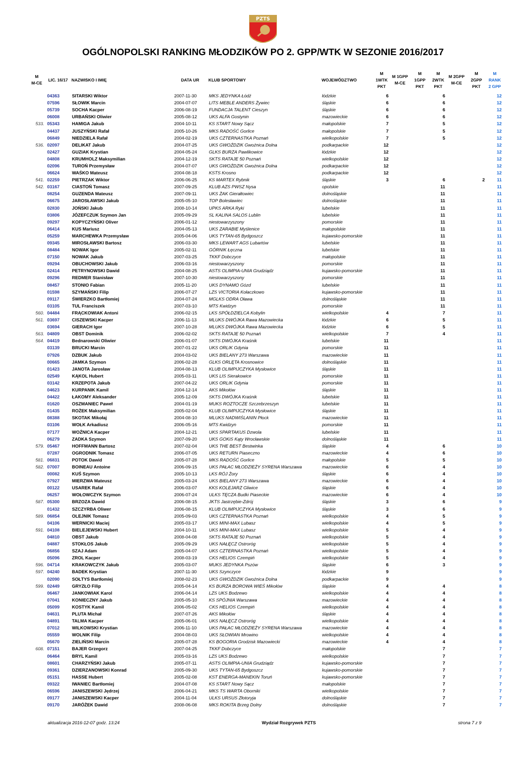PZTS
OGÓLNOPOLSKI RANKING MŁODZIKÓW PO 2. GPP/WTK W SEZONIE 2016/2017
| M M-CE | LIC. 16/17 | NAZWISKO I IMIĘ | DATA UR | KLUB SPORTOWY | WOJEWÓDZTWO | M 1WTK PKT | M 1GPP M-CE | M 1GPP PKT | M 2WTK PKT | M 2GPP M-CE | M 2GPP PKT | M RANK 2 GPP |
| --- | --- | --- | --- | --- | --- | --- | --- | --- | --- | --- | --- | --- |
| | 04363 | SITARSKI Wiktor | 2007-11-30 | MKS JEDYNKA Łódź | łódzkie | 6 | | | 6 | | | 12 |
| | 07596 | SŁOWIK Marcin | 2004-07-07 | LITS MEBLE ANDERS Żywiec | śląskie | 6 | | | 6 | | | 12 |
| | 05739 | SOCHA Kacper | 2006-08-19 | FUNDACJA TALENT Cieszyn | śląskie | 6 | | | 6 | | | 12 |
| | 06008 | URBAŃSKI Oliwier | 2005-08-12 | UKS ALFA Gostynin | mazowieckie | 6 | | | 6 | | | 12 |
| 533. | 05343 | HAMIGA Jakub | 2004-10-11 | KS START Nowy Sącz | małopolskie | 7 | | | 5 | | | 12 |
| | 04437 | JUSZYŃSKI Rafał | 2005-10-26 | MKS RADOŚĆ Gorlice | małopolskie | 7 | | | 5 | | | 12 |
| | 06849 | NIEDZIELA Rafał | 2004-02-19 | UKS CZTERNASTKA Poznań | wielkopolskie | 7 | | | 5 | | | 12 |
| 536. | 02097 | DELIKAT Jakub | 2004-07-25 | UKS GWOŹDZIK Gwoźnica Dolna | podkarpackie | 12 | | | | | | 12 |
| | 02427 | GUZIAK Krystian | 2004-05-24 | GLKS BURZA Pawlikowice | łódzkie | 12 | | | | | | 12 |
| | 04808 | KRUMHOLZ Maksymilian | 2004-12-19 | SKTS RATAJE 50 Poznań | wielkopolskie | 12 | | | | | | 12 |
| | 02096 | TUROŃ Przemysław | 2004-07-07 | UKS GWOŹDZIK Gwoźnica Dolna | podkarpackie | 12 | | | | | | 12 |
| | 06624 | WAŚKO Mateusz | 2004-08-18 | KSTS Krosno | podkarpackie | 12 | | | | | | 12 |
| 541. | 02259 | PIETRZAK Wiktor | 2006-06-25 | KS MARTEX Rybnik | śląskie | 3 | | | 6 | | 2 | 11 |
| 542. | 03167 | CIASTOŃ Tomasz | 2007-09-25 | KLUB AZS PWSZ Nysa | opolskie | | | | 11 | | | 11 |
| | 08254 | GUZENDA Mateusz | 2007-09-11 | UKS ŻAK Gierałtowiec | dolnośląskie | | | | 11 | | | 11 |
| | 06675 | JAROSŁAWSKI Jakub | 2005-05-10 | TOP Bolesławiec | dolnośląskie | | | | 11 | | | 11 |
| | 02830 | JOŃSKI Jakub | 2008-10-14 | UPKS ARKA Ryki | lubelskie | | | | 11 | | | 11 |
| | 03806 | JÓZEFCZUK Szymon Jan | 2005-09-29 | SL KALINA SALOS Lublin | lubelskie | | | | 11 | | | 11 |
| | 09297 | KOPYCZYŃSKI Oliver | 2006-01-12 | niestowarzyszony | pomorskie | | | | 11 | | | 11 |
| | 06414 | KUS Mariusz | 2004-05-13 | UKS ZARABIE Myślenice | małopolskie | | | | 11 | | | 11 |
| | 05259 | MARCHEWKA Przemysław | 2005-04-06 | UKS TYTAN-65 Bydgoszcz | kujawsko-pomorskie | | | | 11 | | | 11 |
| | 09345 | MIROSŁAWSKI Bartosz | 2006-03-30 | MKS LEWART AGS Lubartów | lubelskie | | | | 11 | | | 11 |
| | 08484 | NOWAK Igor | 2005-02-11 | GÓRNIK Łęczna | lubelskie | | | | 11 | | | 11 |
| | 07150 | NOWAK Jakub | 2007-03-25 | TKKF Dobczyce | małopolskie | | | | 11 | | | 11 |
| | 09294 | OBUCHOWSKI Jakub | 2006-03-16 | niestowarzyszony | pomorskie | | | | 11 | | | 11 |
| | 02414 | PETRYNOWSKI Dawid | 2004-08-25 | ASTS OLIMPIA-UNIA Grudziądz | kujawsko-pomorskie | | | | 11 | | | 11 |
| | 09296 | REDMER Stanisław | 2007-10-30 | niestowarzyszony | pomorskie | | | | 11 | | | 11 |
| | 08457 | STONIO Fabian | 2005-11-20 | UKS DYNAMO Gózd | lubelskie | | | | 11 | | | 11 |
| | 01598 | SZYMAŃSKI Filip | 2006-07-27 | LZS VICTORIA Kołaczkowo | kujawsko-pomorskie | | | | 11 | | | 11 |
| | 09117 | ŚWIERZKO Bartłomiej | 2004-07-24 | MGLKS ODRA Oława | dolnośląskie | | | | 11 | | | 11 |
| | 03105 | TUL Franciszek | 2007-03-10 | MTS Kwidzyn | pomorskie | | | | 11 | | | 11 |
| 560. | 04484 | FRĄCKOWIAK Antoni | 2006-02-15 | LKS SPÓŁDZIELCA Kobylin | wielkopolskie | 4 | | | 7 | | | 11 |
| 561. | 03697 | CISZEWSKI Kacper | 2006-11-13 | MLUKS DWÓJKA Rawa Mazowiecka | łódzkie | 6 | | | 5 | | | 11 |
| | 03694 | GIERACH Igor | 2007-10-28 | MLUKS DWÓJKA Rawa Mazowiecka | łódzkie | 6 | | | 5 | | | 11 |
| 563. | 04809 | OBST Dominik | 2006-02-02 | SKTS RATAJE 50 Poznań | wielkopolskie | 7 | | | 4 | | | 11 |
| 564. | 04419 | Bednarowski Oliwier | 2006-01-07 | SKTS DWÓJKA Kraśnik | lubelskie | 11 | | | | | | 11 |
| | 03139 | BRUCKI Marcin | 2007-01-22 | UKS ORLIK Gdynia | pomorskie | 11 | | | | | | 11 |
| | 07926 | DZBUK Jakub | 2004-03-02 | UKS BIELANY 273 Warszawa | mazowieckie | 11 | | | | | | 11 |
| | 00665 | JAMKA Szymon | 2006-02-28 | GLKS ORLĘTA Krosnowice | dolnośląskie | 11 | | | | | | 11 |
| | 01423 | JANOTA Jarosław | 2004-08-13 | KLUB OLIMPIJCZYKA Mysłowice | śląskie | 11 | | | | | | 11 |
| | 02549 | KĄKOL Hubert | 2005-03-11 | UKS LIS Sierakowice | pomorskie | 11 | | | | | | 11 |
| | 03142 | KRZEPOTA Jakub | 2007-04-22 | UKS ORLIK Gdynia | pomorskie | 11 | | | | | | 11 |
| | 04623 | KURPANIK Kamil | 2004-12-14 | AKS Mikołów | śląskie | 11 | | | | | | 11 |
| | 04422 | ŁAKOMY Aleksander | 2005-12-09 | SKTS DWÓJKA Kraśnik | lubelskie | 11 | | | | | | 11 |
| | 01620 | OSZMANIEC Paweł | 2004-01-19 | MUKS ROZTOCZE Szczebrzeszyn | lubelskie | 11 | | | | | | 11 |
| | 01435 | ROŻEK Maksymilian | 2005-02-04 | KLUB OLIMPIJCZYKA Mysłowice | śląskie | 11 | | | | | | 11 |
| | 08388 | SKOTAK Mikołaj | 2004-08-10 | MLUKS NADWIŚLANIN Płock | mazowieckie | 11 | | | | | | 11 |
| | 03106 | WOŁK Arkadiusz | 2006-05-16 | MTS Kwidzyn | pomorskie | 11 | | | | | | 11 |
| | 07177 | WOŹNICA Kacper | 2004-12-21 | UKS SPARTAKUS Dzwola | lubelskie | 11 | | | | | | 11 |
| | 06279 | ZADKA Szymon | 2007-09-20 | UKS GOKiS Kąty Wrocławskie | dolnośląskie | 11 | | | | | | 11 |
| 579. | 05467 | HOFFMANN Bartosz | 2007-02-04 | UKS THE BEST Bestwinka | śląskie | 4 | | | 6 | | | 10 |
| | 07287 | OGRODNIK Tomasz | 2006-07-05 | UKS RETURN Piaseczno | mazowieckie | 4 | | | 6 | | | 10 |
| 581. | 06831 | POTOK Dawid | 2005-07-28 | MKS RADOŚĆ Gorlice | małopolskie | 5 | | | 5 | | | 10 |
| 582. | 07007 | BOINEAU Antoine | 2006-09-15 | UKS PAŁAC MŁODZIEŻY SYRENA Warszawa | mazowieckie | 6 | | | 4 | | | 10 |
| | 00082 | KUŚ Szymon | 2005-10-13 | LKS RÓJ Żory | śląskie | 6 | | | 4 | | | 10 |
| | 07927 | MIERZWA Mateusz | 2005-03-24 | UKS BIELANY 273 Warszawa | mazowieckie | 6 | | | 4 | | | 10 |
| | 00122 | USAREK Rafał | 2006-03-07 | KKS KOLEJARZ Gliwice | śląskie | 6 | | | 4 | | | 10 |
| | 06257 | WOŁOWCZYK Szymon | 2006-07-24 | ULKS TĘCZA Budki Piaseckie | mazowieckie | 6 | | | 4 | | | 10 |
| 587. | 05300 | BRZOZA Dawid | 2006-08-15 | JKTS Jastrzębie-Zdrój | śląskie | 3 | | | 6 | | | 9 |
| | 01432 | SZCZYRBA Oliwer | 2006-08-15 | KLUB OLIMPIJCZYKA Mysłowice | śląskie | 3 | | | 6 | | | 9 |
| 589. | 06854 | OLEJNIK Tomasz | 2005-09-03 | UKS CZTERNASTKA Poznań | wielkopolskie | 4 | | | 5 | | | 9 |
| | 04106 | WERNICKI Maciej | 2005-03-17 | UKS MINI-MAX Lubasz | wielkopolskie | 4 | | | 5 | | | 9 |
| 591. | 04108 | BIELEJEWSKI Hubert | 2004-10-11 | UKS MINI-MAX Lubasz | wielkopolskie | 5 | | | 4 | | | 9 |
| | 04810 | OBST Jakub | 2008-04-08 | SKTS RATAJE 50 Poznań | wielkopolskie | 5 | | | 4 | | | 9 |
| | 04887 | STOKŁOS Jakub | 2005-09-29 | UKS NAŁĘCZ Ostroróg | wielkopolskie | 5 | | | 4 | | | 9 |
| | 06856 | SZAJ Adam | 2005-04-07 | UKS CZTERNASTKA Poznań | wielkopolskie | 5 | | | 4 | | | 9 |
| | 05096 | ZROL Kacper | 2008-03-19 | CKS HELIOS Czempiń | wielkopolskie | 5 | | | 4 | | | 9 |
| 596. | 04714 | KRAKOWCZYK Jakub | 2005-03-07 | MUKS JEDYNKA Pszów | śląskie | 6 | | | 3 | | | 9 |
| 597. | 04240 | BADEK Krystian | 2007-11-30 | UKS Szynczyce | łódzkie | 9 | | | | | | 9 |
| | 02090 | SOŁTYS Bartłomiej | 2008-02-23 | UKS GWOŹDZIK Gwoźnica Dolna | podkarpackie | 9 | | | | | | 9 |
| 599. | 02449 | GRYZŁO Filip | 2005-04-14 | KS BURZA BOROWA WIEŚ Mikołów | śląskie | 4 | | | 4 | | | 8 |
| | 06467 | JANKOWIAK Karol | 2006-04-14 | LZS UKS Bodzewo | wielkopolskie | 4 | | | 4 | | | 8 |
| | 07041 | KONIECZNY Jakub | 2005-05-10 | KS SPÓJNIA Warszawa | mazowieckie | 4 | | | 4 | | | 8 |
| | 05099 | KOSTYK Kamil | 2006-05-02 | CKS HELIOS Czempiń | wielkopolskie | 4 | | | 4 | | | 8 |
| | 04631 | PLUTA Michał | 2007-07-26 | AKS Mikołów | śląskie | 4 | | | 4 | | | 8 |
| | 04891 | TALMA Kacper | 2005-06-01 | UKS NAŁĘCZ Ostroróg | wielkopolskie | 4 | | | 4 | | | 8 |
| | 07012 | WILKOWSKI Krystian | 2006-11-10 | UKS PAŁAC MŁODZIEŻY SYRENA Warszawa | mazowieckie | 4 | | | 4 | | | 8 |
| | 05559 | WOLNIK Filip | 2004-08-03 | UKS SŁOWIAN Mrowino | wielkopolskie | 4 | | | 4 | | | 8 |
| | 05670 | ZIELIŃSKI Marcin | 2005-07-28 | KS BOGORIA Grodzisk Mazowiecki | mazowieckie | 4 | | | 4 | | | 8 |
| 608. | 07151 | BAJER Grzegorz | 2007-04-25 | TKKF Dobczyce | małopolskie | | | | 7 | | | 7 |
| | 06464 | BRYL Kamil | 2005-03-16 | LZS UKS Bodzewo | wielkopolskie | | | | 7 | | | 7 |
| | 08601 | CHARZYŃSKI Jakub | 2005-07-11 | ASTS OLIMPIA-UNIA Grudziądz | kujawsko-pomorskie | | | | 7 | | | 7 |
| | 09361 | DZIERZANOWSKI Konrad | 2005-09-30 | UKS TYTAN-65 Bydgoszcz | kujawsko-pomorskie | | | | 7 | | | 7 |
| | 05151 | HASSE Hubert | 2005-02-08 | KST ENERGA-MANEKIN Toruń | kujawsko-pomorskie | | | | 7 | | | 7 |
| | 09322 | IWANIEC Bartłomiej | 2004-07-08 | KS START Nowy Sącz | małopolskie | | | | 7 | | | 7 |
| | 06596 | JANISZEWSKI Jędrzej | 2006-04-21 | MKS TS WARTA Oborniki | wielkopolskie | | | | 7 | | | 7 |
| | 09177 | JANISZEWSKI Kacper | 2004-11-04 | ULKS URSUS Złotoryja | dolnośląskie | | | | 7 | | | 7 |
| | 09170 | JARÓŻEK Dawid | 2008-06-08 | MKS ROKITA Brzeg Dolny | dolnośląskie | | | | 7 | | | 7 |
aktualizacja 2016-12-07 godz. 13:24 Wydział Rozgrywek PZTS strona 7 z 9